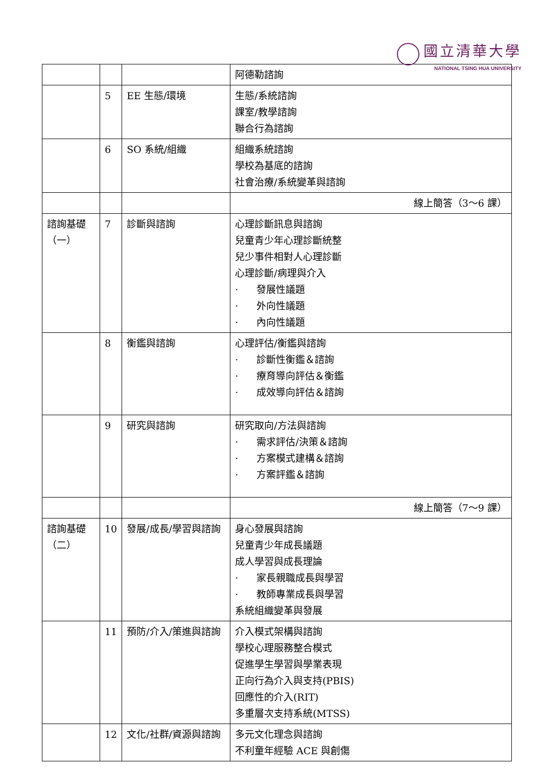國立清華大學
NATIONAL TSING HUA UNIVERSITY
| | | | 阿德勒諮詢 |
| | 5 | EE 生態/環境 | 生態/系統諮詢 課室/教學諮詢 聯合行為諮詢 |
| | 6 | SO 系統/組織 | 組織系統諮詢 學校為基底的諮詢 社會治療/系統變革與諮詢 |
| | | | 線上簡答（3～6 課） |
| 諮詢基礎（一） | 7 | 診斷與諮詢 | 心理診斷訊息與諮詢 兒童青少年心理診斷統整 兒少事件相對人心理診斷 心理診斷/病理與介入 · 發展性議題 · 外向性議題 · 內向性議題 |
| | 8 | 衡鑑與諮詢 | 心理評估/衡鑑與諮詢 · 診斷性衡鑑＆諮詢 · 療育導向評估＆衡鑑 · 成效導向評估＆諮詢 |
| | 9 | 研究與諮詢 | 研究取向/方法與諮詢 · 需求評估/決策＆諮詢 · 方案模式建構＆諮詢 · 方案評鑑＆諮詢 |
| | | | 線上簡答（7～9 課） |
| 諮詢基礎（二） | 10 | 發展/成長/學習與諮詢 | 身心發展與諮詢 兒童青少年成長議題 成人學習與成長理論 · 家長親職成長與學習 · 教師專業成長與學習 系統組織變革與發展 |
| | 11 | 預防/介入/策進與諮詢 | 介入模式架構與諮詢 學校心理服務整合模式 促進學生學習與學業表現 正向行為介入與支持(PBIS) 回應性的介入(RIT) 多重層次支持系統(MTSS) |
| | 12 | 文化/社群/資源與諮詢 | 多元文化理念與諮詢 不利童年經驗 ACE 與創傷 |